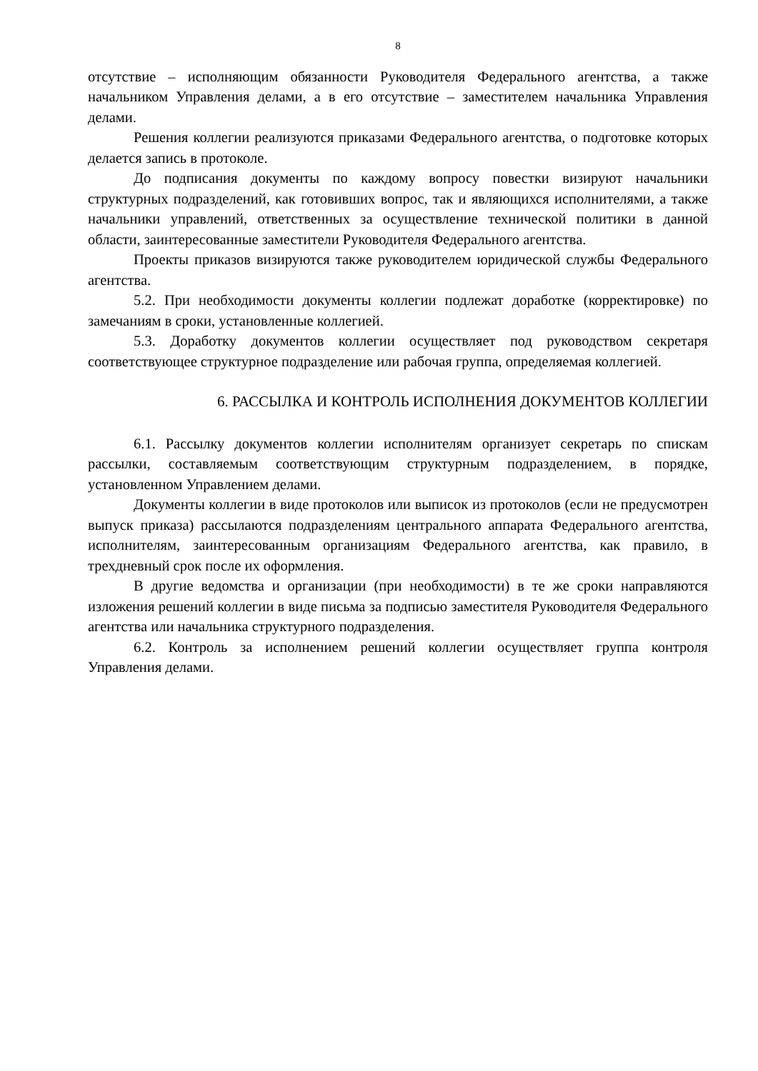8
отсутствие – исполняющим обязанности Руководителя Федерального агентства, а также начальником Управления делами, а в его отсутствие – заместителем начальника Управления делами.
Решения коллегии реализуются приказами Федерального агентства, о подготовке которых делается запись в протоколе.
До подписания документы по каждому вопросу повестки визируют начальники структурных подразделений, как готовивших вопрос, так и являющихся исполнителями, а также начальники управлений, ответственных за осуществление технической политики в данной области, заинтересованные заместители Руководителя Федерального агентства.
Проекты приказов визируются также руководителем юридической службы Федерального агентства.
5.2. При необходимости документы коллегии подлежат доработке (корректировке) по замечаниям в сроки, установленные коллегией.
5.3. Доработку документов коллегии осуществляет под руководством секретаря соответствующее структурное подразделение или рабочая группа, определяемая коллегией.
6. РАССЫЛКА И КОНТРОЛЬ ИСПОЛНЕНИЯ ДОКУМЕНТОВ КОЛЛЕГИИ
6.1. Рассылку документов коллегии исполнителям организует секретарь по спискам рассылки, составляемым соответствующим структурным подразделением, в порядке, установленном Управлением делами.
Документы коллегии в виде протоколов или выписок из протоколов (если не предусмотрен выпуск приказа) рассылаются подразделениям центрального аппарата Федерального агентства, исполнителям, заинтересованным организациям Федерального агентства, как правило, в трехдневный срок после их оформления.
В другие ведомства и организации (при необходимости) в те же сроки направляются изложения решений коллегии в виде письма за подписью заместителя Руководителя Федерального агентства или начальника структурного подразделения.
6.2. Контроль за исполнением решений коллегии осуществляет группа контроля Управления делами.